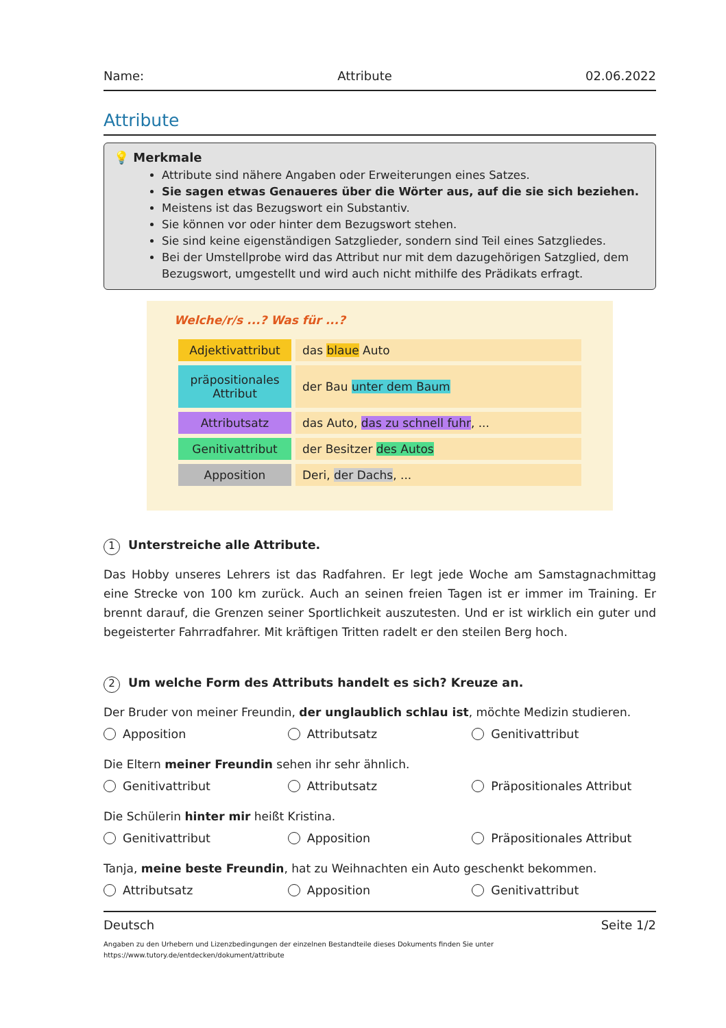Name: Attribute 02.06.2022
Attribute
💡 Merkmale
Attribute sind nähere Angaben oder Erweiterungen eines Satzes.
Sie sagen etwas Genaueres über die Wörter aus, auf die sie sich beziehen.
Meistens ist das Bezugswort ein Substantiv.
Sie können vor oder hinter dem Bezugswort stehen.
Sie sind keine eigenständigen Satzglieder, sondern sind Teil eines Satzgliedes.
Bei der Umstellprobe wird das Attribut nur mit dem dazugehörigen Satzglied, dem Bezugswort, umgestellt und wird auch nicht mithilfe des Prädikats erfragt.
Welche/r/s ...? Was für ...?
| Adjektivattribut | das blaue Auto |
| präpositionales Attribut | der Bau unter dem Baum |
| Attributsatz | das Auto, das zu schnell fuhr , ... |
| Genitivattribut | der Besitzer des Autos |
| Apposition | Deri, der Dachs , ... |
1 Unterstreiche alle Attribute.
Das Hobby unseres Lehrers ist das Radfahren. Er legt jede Woche am Samstagnachmittag eine Strecke von 100 km zurück. Auch an seinen freien Tagen ist er immer im Training. Er brennt darauf, die Grenzen seiner Sportlichkeit auszutesten. Und er ist wirklich ein guter und begeisterter Fahrradfahrer. Mit kräftigen Tritten radelt er den steilen Berg hoch.
2 Um welche Form des Attributs handelt es sich? Kreuze an.
Der Bruder von meiner Freundin, der unglaublich schlau ist, möchte Medizin studieren.
Apposition Attributsatz Genitivattribut
Die Eltern meiner Freundin sehen ihr sehr ähnlich.
Genitivattribut Attributsatz Präpositionales Attribut
Die Schülerin hinter mir heißt Kristina.
Genitivattribut Apposition Präpositionales Attribut
Tanja, meine beste Freundin, hat zu Weihnachten ein Auto geschenkt bekommen.
Attributsatz Apposition Genitivattribut
Deutsch Seite 1/2
Angaben zu den Urhebern und Lizenzbedingungen der einzelnen Bestandteile dieses Dokuments finden Sie unter
https://www.tutory.de/entdecken/dokument/attribute